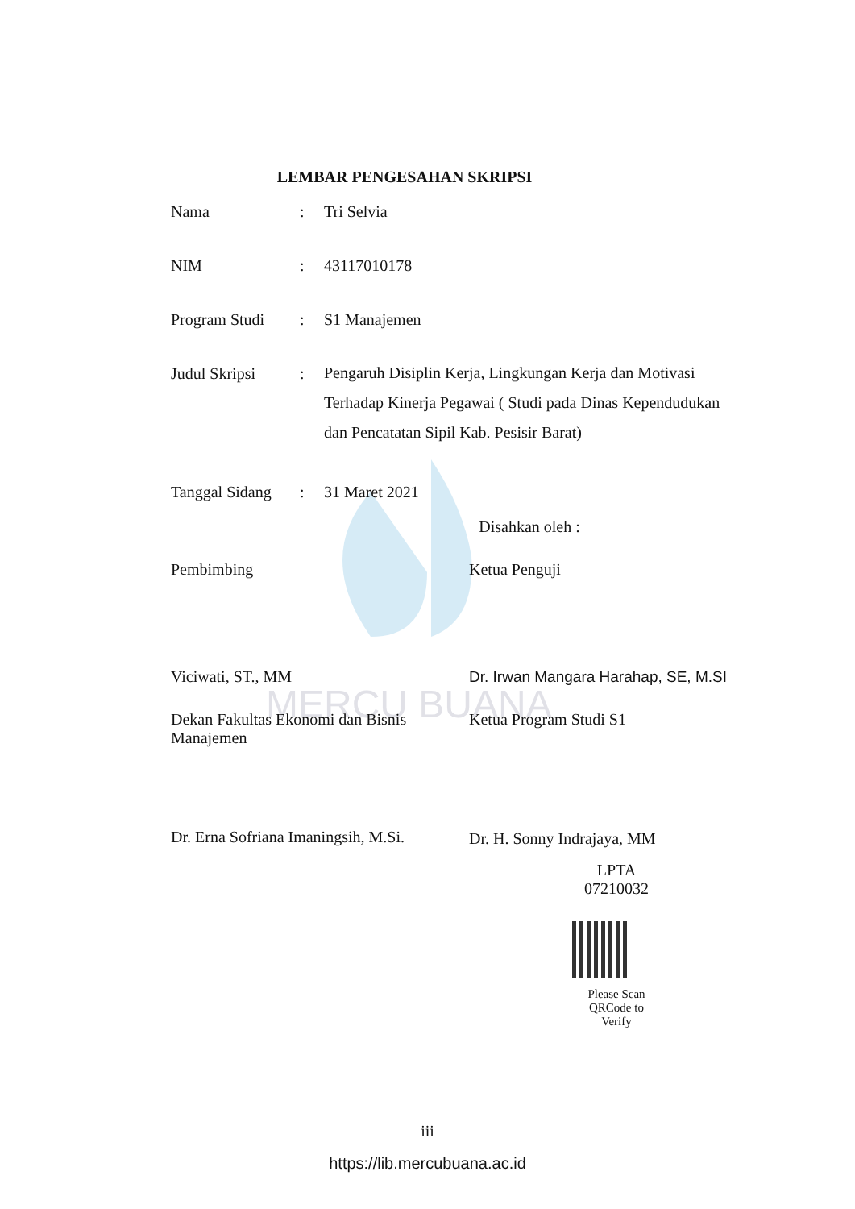MERCU BUANA
LEMBAR PENGESAHAN SKRIPSI
Nama : Tri Selvia
NIM : 43117010178
Program Studi : S1 Manajemen
Judul Skripsi :
Pengaruh Disiplin Kerja, Lingkungan Kerja dan Motivasi Terhadap Kinerja Pegawai ( Studi pada Dinas Kependudukan dan Pencatatan Sipil Kab. Pesisir Barat)
Tanggal Sidang
: 31 Maret 2021
Disahkan oleh :
Pembimbing
Viciwati, ST., MM
Ketua Penguji
Dr. Irwan Mangara Harahap, SE, M.SI
Dekan Fakultas Ekonomi dan Bisnis Manajemen
Dr. Erna Sofriana Imaningsih, M.Si.
Ketua Program Studi S1
Dr. H. Sonny Indrajaya, MM
LPTA
07210032
Please Scan
QRCode to
Verify
iii
https://lib.mercubuana.ac.id